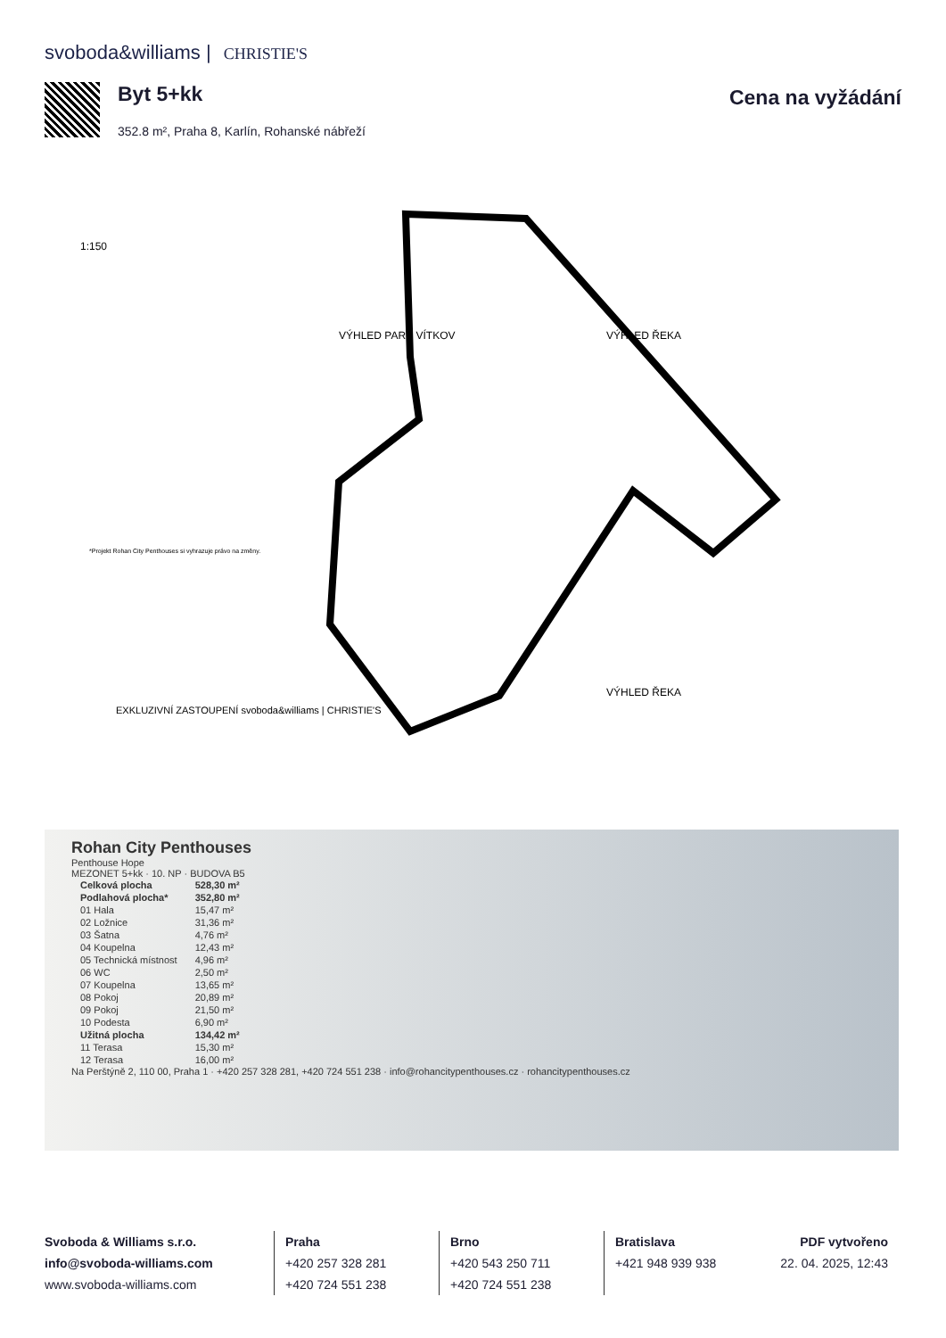svoboda&williams | CHRISTIE'S
Byt 5+kk
352.8 m², Praha 8, Karlín, Rohanské nábřeží
Cena na vyžádání
VÝHLED ŘEKA
VÝHLED PARK VÍTKOV
VÝHLED ŘEKA
1:150
EXKLUZIVNÍ ZASTOUPENÍ svoboda&williams | CHRISTIE'S
*Projekt Rohan City Penthouses si vyhrazuje právo na změny.
Rohan City Penthouses
Penthouse Hope
MEZONET 5+kk · 10. NP · BUDOVA B5
| Celková plocha | 528,30 m² |
| Podlahová plocha* | 352,80 m² |
| 01 Hala | 15,47 m² |
| 02 Ložnice | 31,36 m² |
| 03 Šatna | 4,76 m² |
| 04 Koupelna | 12,43 m² |
| 05 Technická místnost | 4,96 m² |
| 06 WC | 2,50 m² |
| 07 Koupelna | 13,65 m² |
| 08 Pokoj | 20,89 m² |
| 09 Pokoj | 21,50 m² |
| 10 Podesta | 6,90 m² |
| Užitná plocha | 134,42 m² |
| 11 Terasa | 15,30 m² |
| 12 Terasa | 16,00 m² |
Na Perštýně 2, 110 00, Praha 1 · +420 257 328 281, +420 724 551 238 · info@rohancitypenthouses.cz · rohancitypenthouses.cz
Svoboda & Williams s.r.o.
info@svoboda-williams.com
www.svoboda-williams.com
Praha
+420 257 328 281
+420 724 551 238
Brno
+420 543 250 711
+420 724 551 238
Bratislava
+421 948 939 938
PDF vytvořeno
22. 04. 2025, 12:43